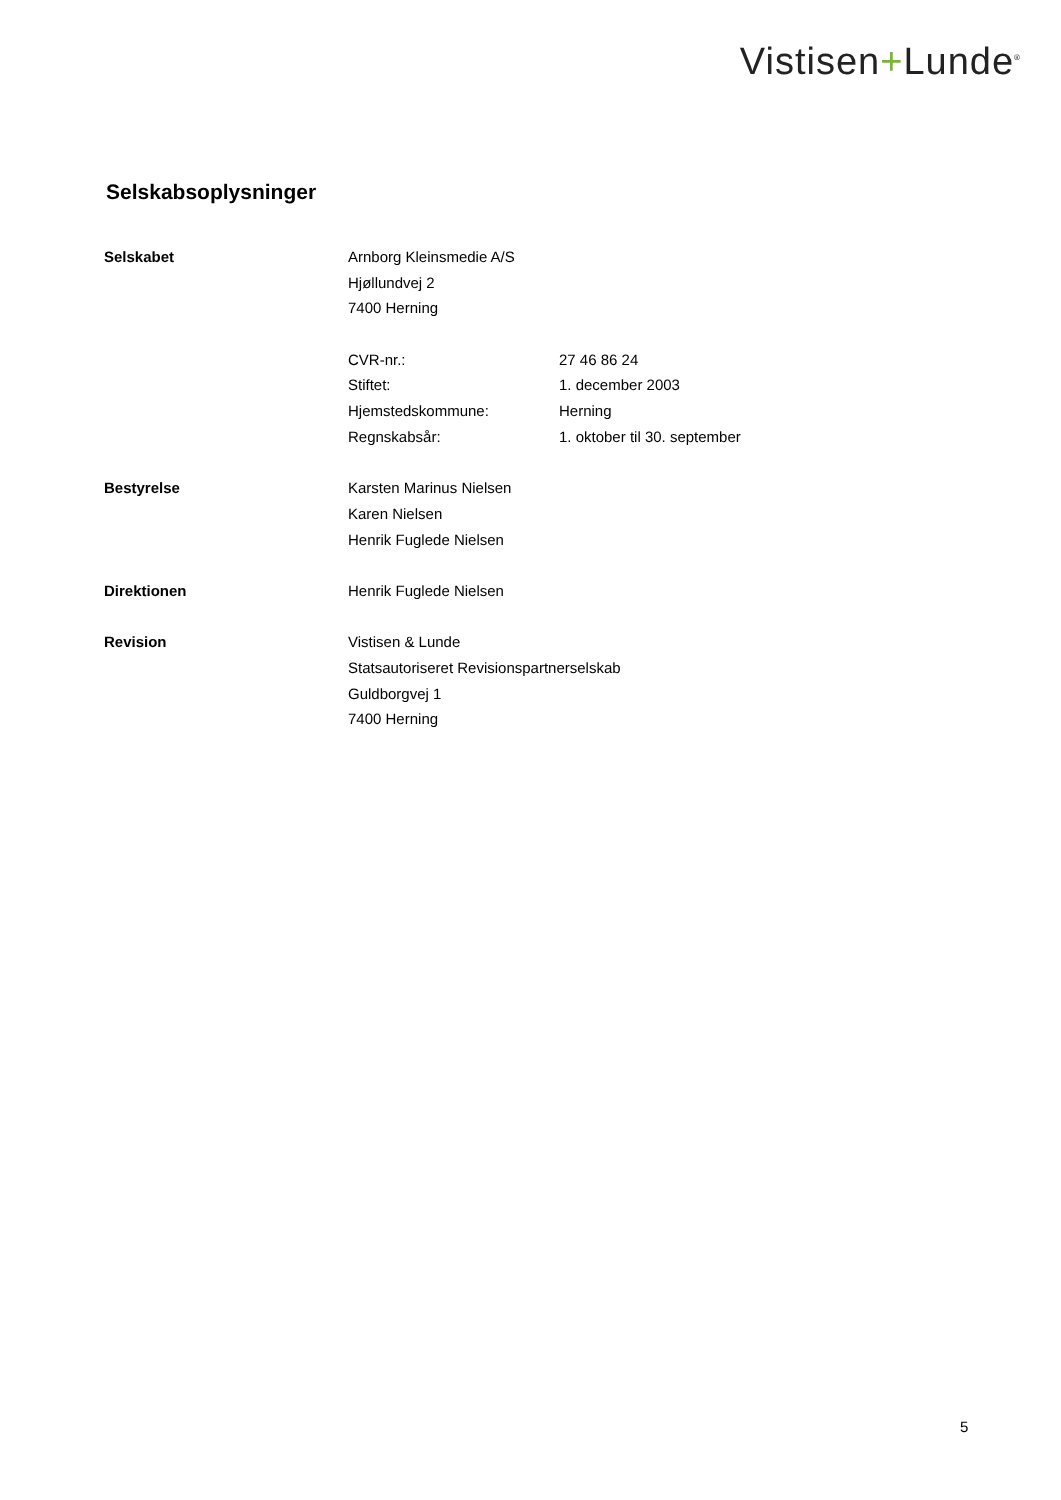Vistisen+Lunde<sup>®</sup>
Selskabsoplysninger
| Selskabet | Arnborg Kleinsmedie A/S | |
| | Hjøllundvej 2 | |
| | 7400 Herning | |
| | CVR-nr.: | 27 46 86 24 |
| | Stiftet: | 1. december 2003 |
| | Hjemstedskommune: | Herning |
| | Regnskabsår: | 1. oktober til 30. september |
| Bestyrelse | Karsten Marinus Nielsen | |
| | Karen Nielsen | |
| | Henrik Fuglede Nielsen | |
| Direktionen | Henrik Fuglede Nielsen | |
| Revision | Vistisen & Lunde | |
| | Statsautoriseret Revisionspartnerselskab | |
| | Guldborgvej 1 | |
| | 7400 Herning | |
5